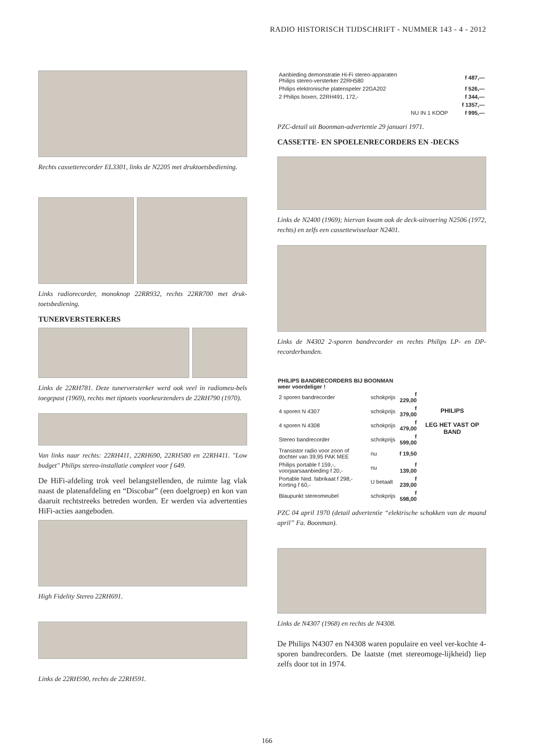RADIO HISTORISCH TIJDSCHRIFT - NUMMER 143 - 4 - 2012
Rechts cassetterecorder EL3301, links de N2205 met druktoetsbediening.
Links radiorecorder, monoknop 22RR932, rechts 22RR700 met druk-toetsbediening.
TUNERVERSTERKERS
Links de 22RH781. Deze tunerversterker werd ook veel in radiomeu-bels toegepast (1969), rechts met tiptoets voorkeurzenders de 22RH790 (1970).
Van links naar rechts: 22RH411, 22RH690, 22RH580 en 22RH411. "Low budget" Philips stereo-installatie compleet voor f 649.
De HiFi-afdeling trok veel belangstellenden, de ruimte lag vlak naast de platenafdeling en “Discobar” (een doelgroep) en kon van daaruit rechtstreeks betreden worden. Er werden via advertenties HiFi-acties aangeboden.
High Fidelity Stereo 22RH691.
Links de 22RH590, rechts de 22RH591.
| Aanbieding demonstratie Hi-Fi stereo-apparaten Philips stereo-versterker 22RH580 | f 487,— |
| Philips elektronische platenspeler 22GA202 | f 526,— |
| 2 Philips boxen, 22RH491, 172,- | f 344,— |
| | f 1357,— |
| NU IN 1 KOOP | f 995,— |
PZC-detail uit Boonman-advertentie 29 januari 1971.
CASSETTE- EN SPOELENRECORDERS EN -DECKS
Links de N2400 (1969); hiervan kwam ook de deck-uitvoering N2506 (1972, rechts) en zelfs een cassettewisselaar N2401.
Links de N4302 2-sporen bandrecorder en rechts Philips LP- en DP-recorderbanden.
| PHILIPS BANDRECORDERS BIJ BOONMAN weer voordeliger ! | | |
| --- | --- | --- |
| 2 sporen bandrecorder | schokprijs | f 229,00 |
| 4 sporen N 4307 | schokprijs | f 379,00 |
| 4 sporen N 4308 | schokprijs | f 479,00 |
| Stereo bandrecorder | schokprijs | f 599,00 |
| Transistor radio voor zoon of dochter van 39,95 PAK MEE | nu | f 19,50 |
| Philips portable f 159,-, voorjaarsaanbieding f 20,- | nu | f 139,00 |
| Portable Ned. fabrikaat f 298,- Korting f 60,- | U betaalt | f 239,00 |
| Blaupunkt stereomeubel | schokprijs | f 598,00 |
PHILIPS
LEG HET VAST OP BAND
PZC 04 april 1970 (detail advertentie “elektrische schokken van de maand april” Fa. Boonman).
Links de N4307 (1968) en rechts de N4308.
De Philips N4307 en N4308 waren populaire en veel ver-kochte 4-sporen bandrecorders. De laatste (met stereomoge-lijkheid) liep zelfs door tot in 1974.
166